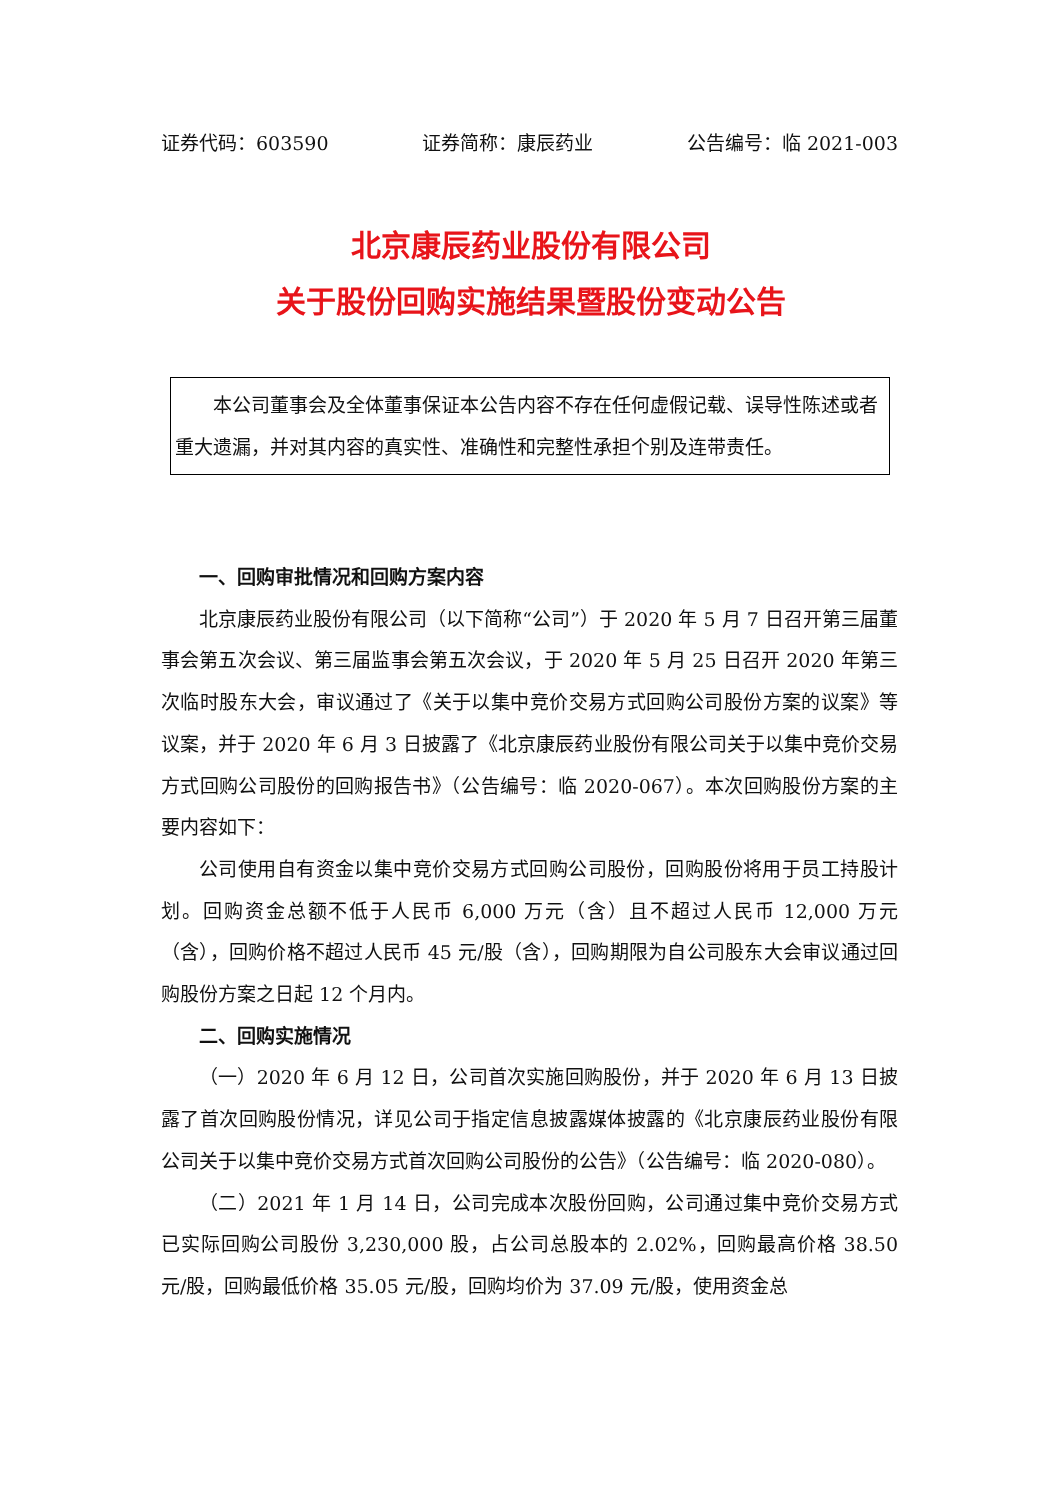证券代码：603590 证券简称：康辰药业 公告编号：临 2021-003
北京康辰药业股份有限公司
关于股份回购实施结果暨股份变动公告
本公司董事会及全体董事保证本公告内容不存在任何虚假记载、误导性陈述或者重大遗漏，并对其内容的真实性、准确性和完整性承担个别及连带责任。
一、回购审批情况和回购方案内容
北京康辰药业股份有限公司（以下简称“公司”）于 2020 年 5 月 7 日召开第三届董事会第五次会议、第三届监事会第五次会议，于 2020 年 5 月 25 日召开 2020 年第三次临时股东大会，审议通过了《关于以集中竞价交易方式回购公司股份方案的议案》等议案，并于 2020 年 6 月 3 日披露了《北京康辰药业股份有限公司关于以集中竞价交易方式回购公司股份的回购报告书》（公告编号：临 2020-067）。本次回购股份方案的主要内容如下：
公司使用自有资金以集中竞价交易方式回购公司股份，回购股份将用于员工持股计划。回购资金总额不低于人民币 6,000 万元（含）且不超过人民币 12,000 万元（含），回购价格不超过人民币 45 元/股（含），回购期限为自公司股东大会审议通过回购股份方案之日起 12 个月内。
二、回购实施情况
（一）2020 年 6 月 12 日，公司首次实施回购股份，并于 2020 年 6 月 13 日披露了首次回购股份情况，详见公司于指定信息披露媒体披露的《北京康辰药业股份有限公司关于以集中竞价交易方式首次回购公司股份的公告》（公告编号：临 2020-080）。
（二）2021 年 1 月 14 日，公司完成本次股份回购，公司通过集中竞价交易方式已实际回购公司股份 3,230,000 股，占公司总股本的 2.02%，回购最高价格 38.50 元/股，回购最低价格 35.05 元/股，回购均价为 37.09 元/股，使用资金总